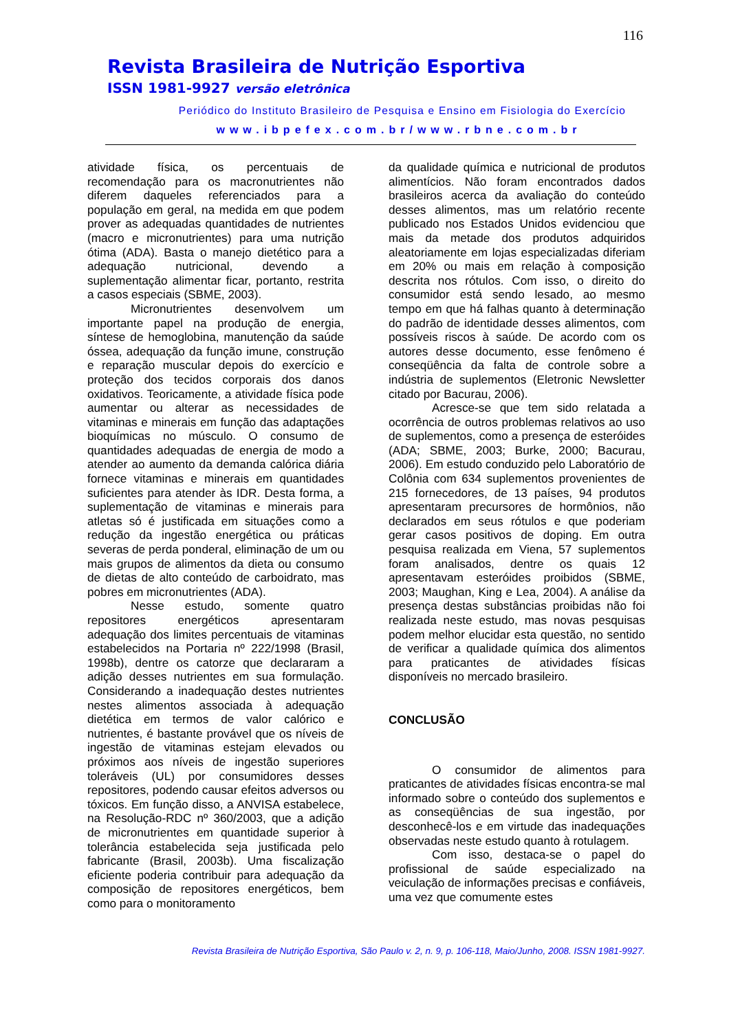116
Revista Brasileira de Nutrição Esportiva
ISSN 1981-9927 versão eletrônica
Periódico do Instituto Brasileiro de Pesquisa e Ensino em Fisiologia do Exercício
www.ibpefex.com.br/www.rbne.com.br
atividade física, os percentuais de recomendação para os macronutrientes não diferem daqueles referenciados para a população em geral, na medida em que podem prover as adequadas quantidades de nutrientes (macro e micronutrientes) para uma nutrição ótima (ADA). Basta o manejo dietético para a adequação nutricional, devendo a suplementação alimentar ficar, portanto, restrita a casos especiais (SBME, 2003).
Micronutrientes desenvolvem um importante papel na produção de energia, síntese de hemoglobina, manutenção da saúde óssea, adequação da função imune, construção e reparação muscular depois do exercício e proteção dos tecidos corporais dos danos oxidativos. Teoricamente, a atividade física pode aumentar ou alterar as necessidades de vitaminas e minerais em função das adaptações bioquímicas no músculo. O consumo de quantidades adequadas de energia de modo a atender ao aumento da demanda calórica diária fornece vitaminas e minerais em quantidades suficientes para atender às IDR. Desta forma, a suplementação de vitaminas e minerais para atletas só é justificada em situações como a redução da ingestão energética ou práticas severas de perda ponderal, eliminação de um ou mais grupos de alimentos da dieta ou consumo de dietas de alto conteúdo de carboidrato, mas pobres em micronutrientes (ADA).
Nesse estudo, somente quatro repositores energéticos apresentaram adequação dos limites percentuais de vitaminas estabelecidos na Portaria nº 222/1998 (Brasil, 1998b), dentre os catorze que declararam a adição desses nutrientes em sua formulação. Considerando a inadequação destes nutrientes nestes alimentos associada à adequação dietética em termos de valor calórico e nutrientes, é bastante provável que os níveis de ingestão de vitaminas estejam elevados ou próximos aos níveis de ingestão superiores toleráveis (UL) por consumidores desses repositores, podendo causar efeitos adversos ou tóxicos. Em função disso, a ANVISA estabelece, na Resolução-RDC nº 360/2003, que a adição de micronutrientes em quantidade superior à tolerância estabelecida seja justificada pelo fabricante (Brasil, 2003b). Uma fiscalização eficiente poderia contribuir para adequação da composição de repositores energéticos, bem como para o monitoramento
da qualidade química e nutricional de produtos alimentícios. Não foram encontrados dados brasileiros acerca da avaliação do conteúdo desses alimentos, mas um relatório recente publicado nos Estados Unidos evidenciou que mais da metade dos produtos adquiridos aleatoriamente em lojas especializadas diferiam em 20% ou mais em relação à composição descrita nos rótulos. Com isso, o direito do consumidor está sendo lesado, ao mesmo tempo em que há falhas quanto à determinação do padrão de identidade desses alimentos, com possíveis riscos à saúde. De acordo com os autores desse documento, esse fenômeno é conseqüência da falta de controle sobre a indústria de suplementos (Eletronic Newsletter citado por Bacurau, 2006).
Acresce-se que tem sido relatada a ocorrência de outros problemas relativos ao uso de suplementos, como a presença de esteróides (ADA; SBME, 2003; Burke, 2000; Bacurau, 2006). Em estudo conduzido pelo Laboratório de Colônia com 634 suplementos provenientes de 215 fornecedores, de 13 países, 94 produtos apresentaram precursores de hormônios, não declarados em seus rótulos e que poderiam gerar casos positivos de doping. Em outra pesquisa realizada em Viena, 57 suplementos foram analisados, dentre os quais 12 apresentavam esteróides proibidos (SBME, 2003; Maughan, King e Lea, 2004). A análise da presença destas substâncias proibidas não foi realizada neste estudo, mas novas pesquisas podem melhor elucidar esta questão, no sentido de verificar a qualidade química dos alimentos para praticantes de atividades físicas disponíveis no mercado brasileiro.
CONCLUSÃO
O consumidor de alimentos para praticantes de atividades físicas encontra-se mal informado sobre o conteúdo dos suplementos e as conseqüências de sua ingestão, por desconhecê-los e em virtude das inadequações observadas neste estudo quanto à rotulagem.
Com isso, destaca-se o papel do profissional de saúde especializado na veiculação de informações precisas e confiáveis, uma vez que comumente estes
Revista Brasileira de Nutrição Esportiva, São Paulo v. 2, n. 9, p. 106-118, Maio/Junho, 2008. ISSN 1981-9927.